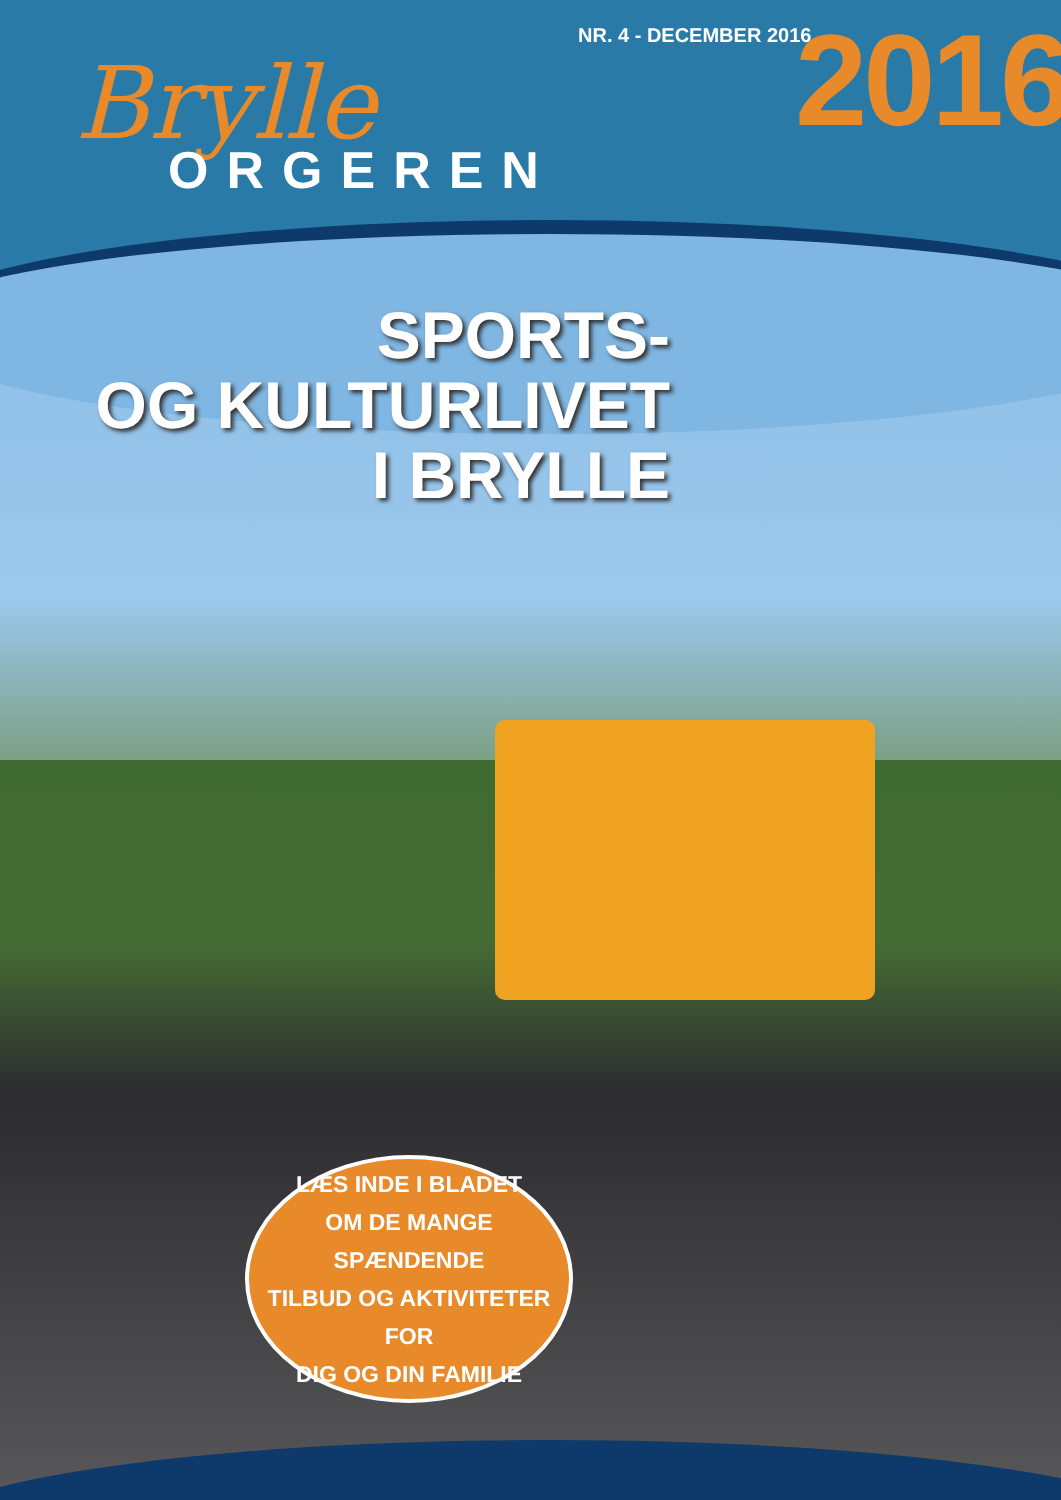NR. 4 - DECEMBER 2016 2016
Brylle
ORGEREN
SPORTS-
OG KULTURLIVET
I BRYLLE
LÆS INDE I BLADET
OM DE MANGE SPÆNDENDE
TILBUD OG AKTIVITETER FOR
DIG OG DIN FAMILIE